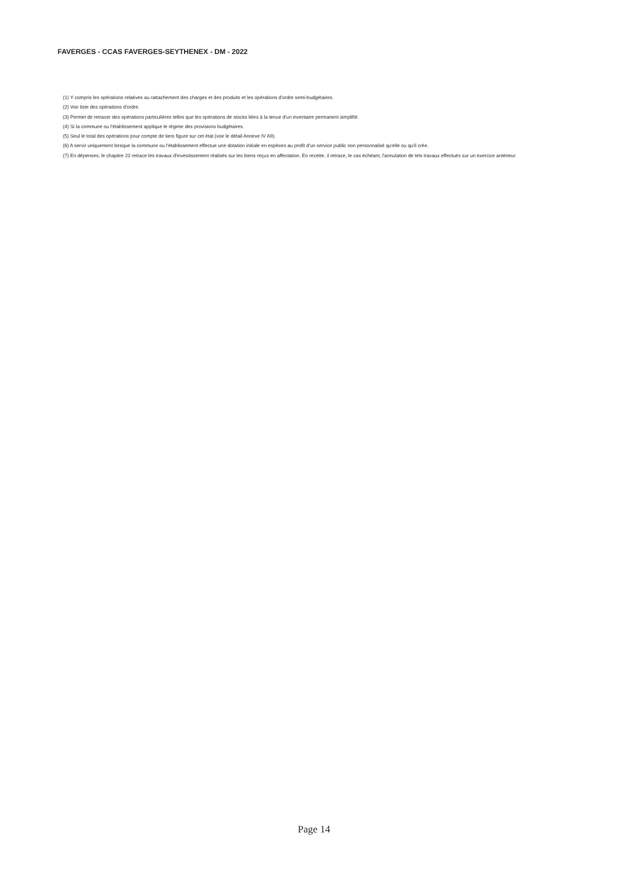FAVERGES - CCAS FAVERGES-SEYTHENEX - DM - 2022
(1) Y compris les opérations relatives au rattachement des charges et des produits et les opérations d'ordre semi-budgétaires.
(2) Voir liste des opérations d'ordre.
(3) Permet de retracer des opérations particulières telles que les opérations de stocks liées à la tenue d'un inventaire permanent simplifié.
(4) Si la commune ou l'établissement applique le régime des provisions budgétaires.
(5) Seul le total des opérations pour compte de tiers figure sur cet état (voir le détail Annexe IV A9).
(6) A servir uniquement lorsque la commune ou l'établissement effectue une dotation initiale en espèces au profit d'un service public non personnalisé qu'elle ou qu'il crée.
(7) En dépenses, le chapitre 22 retrace les travaux d'investissement réalisés sur les biens reçus en affectation. En recette, il retrace, le cas échéant, l'annulation de tels travaux effectués sur un exercice antérieur.
Page 14